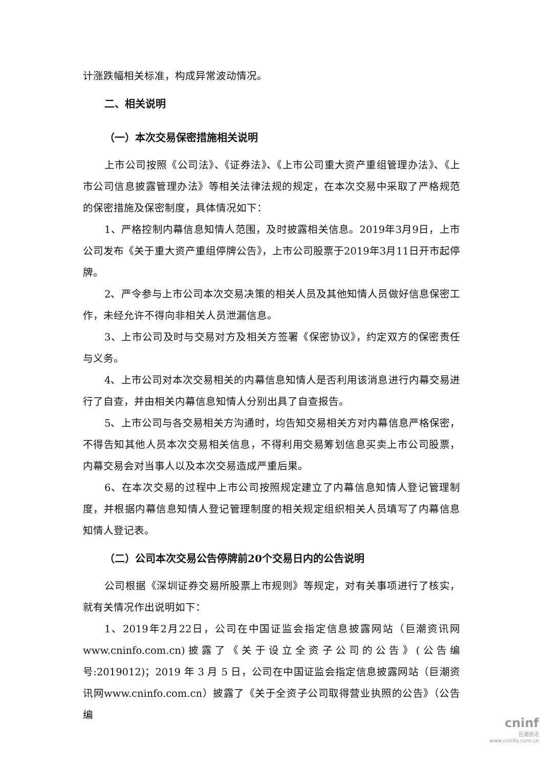计涨跌幅相关标准，构成异常波动情况。
二、相关说明
（一）本次交易保密措施相关说明
上市公司按照《公司法》、《证券法》、《上市公司重大资产重组管理办法》、《上市公司信息披露管理办法》等相关法律法规的规定，在本次交易中采取了严格规范的保密措施及保密制度，具体情况如下：
1、严格控制内幕信息知情人范围，及时披露相关信息。2019年3月9日，上市公司发布《关于重大资产重组停牌公告》，上市公司股票于2019年3月11日开市起停牌。
2、严令参与上市公司本次交易决策的相关人员及其他知情人员做好信息保密工作，未经允许不得向非相关人员泄漏信息。
3、上市公司及时与交易对方及相关方签署《保密协议》，约定双方的保密责任与义务。
4、上市公司对本次交易相关的内幕信息知情人是否利用该消息进行内幕交易进行了自查，并由相关内幕信息知情人分别出具了自查报告。
5、上市公司与各交易相关方沟通时，均告知交易相关方对内幕信息严格保密，不得告知其他人员本次交易相关信息，不得利用交易筹划信息买卖上市公司股票，内幕交易会对当事人以及本次交易造成严重后果。
6、在本次交易的过程中上市公司按照规定建立了内幕信息知情人登记管理制度，并根据内幕信息知情人登记管理制度的相关规定组织相关人员填写了内幕信息知情人登记表。
（二）公司本次交易公告停牌前20个交易日内的公告说明
公司根据《深圳证券交易所股票上市规则》等规定，对有关事项进行了核实，就有关情况作出说明如下：
1、2019年2月22日，公司在中国证监会指定信息披露网站（巨潮资讯网www.cninfo.com.cn)披露了《关于设立全资子公司的公告》(公告编号:2019012)；2019 年 3 月 5 日，公司在中国证监会指定信息披露网站（巨潮资讯网www.cninfo.com.cn）披露了《关于全资子公司取得营业执照的公告》（公告编
cninf
巨潮资讯
www.cninfo.com.cn